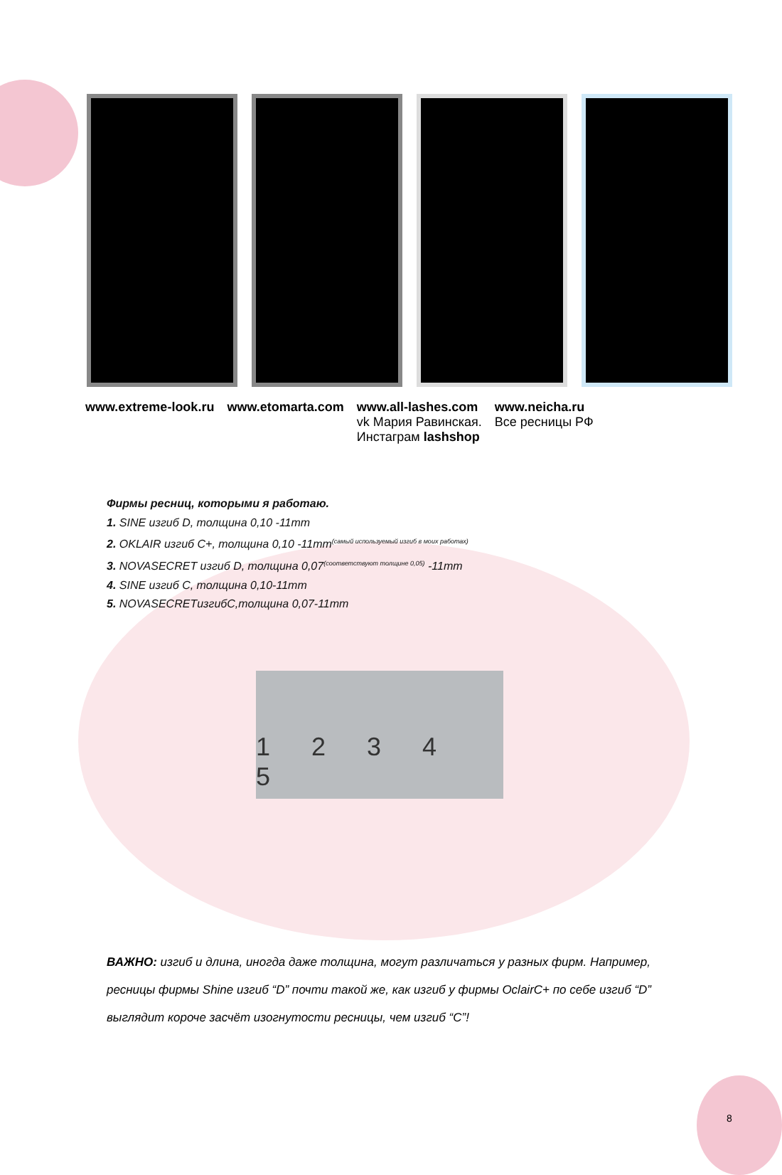www.extreme-look.ru www.etomarta.com www.all-lashes.com
vk Мария Равинская.
Инстаграм lashshop
www.neicha.ru
Все ресницы РФ
Фирмы ресниц, которыми я работаю.
1. SINE изгиб D, толщина 0,10 -11mm
2. OKLAIR изгиб С+, толщина 0,10 -11mm<sup>(самый используемый изгиб в моих работах)</sup>
3. NOVASECRET изгиб D, толщина 0,07<sup>(соответствуют толщине 0,05)</sup> -11mm
4. SINE изгиб С, толщина 0,10-11mm
5. NOVASECRETизгибC,толщина 0,07-11mm
1 2 3 4 5
ВАЖНО: изгиб и длина, иногда даже толщина, могут различаться у разных фирм. Например, ресницы фирмы Shine изгиб “D” почти такой же, как изгиб у фирмы OclairC+ по себе изгиб “D” выглядит короче засчёт изогнутости ресницы, чем изгиб “C”!
8